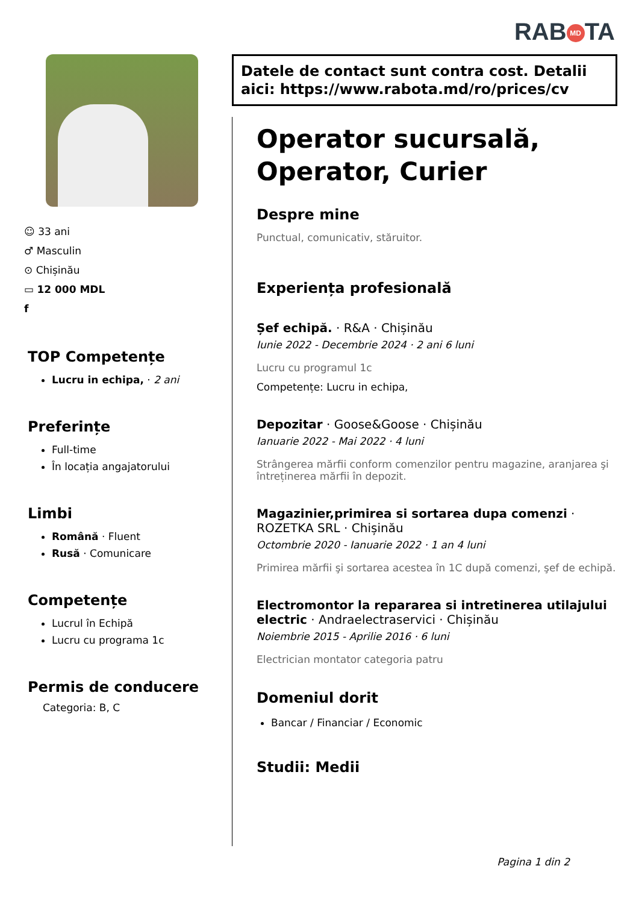RAB MD TA
☺ 33 ani
♂ Masculin
⊙ Chișinău
▭ 12 000 MDL
f
TOP Competențe
Lucru in echipa, · 2 ani
Preferințe
Full-time
În locația angajatorului
Limbi
Română · Fluent
Rusă · Comunicare
Competențe
Lucrul în Echipă
Lucru cu programa 1c
Permis de conducere
Categoria: B, C
Datele de contact sunt contra cost. Detalii aici: https://www.rabota.md/ro/prices/cv
Operator sucursală, Operator, Curier
Despre mine
Punctual, comunicativ, stăruitor.
Experiența profesională
Șef echipă. · R&A · Chișinău
Iunie 2022 - Decembrie 2024 · 2 ani 6 luni
Lucru cu programul 1c
Competențe: Lucru in echipa,
Depozitar · Goose&Goose · Chișinău
Ianuarie 2022 - Mai 2022 · 4 luni
Strângerea mărfii conform comenzilor pentru magazine, aranjarea şi întreținerea mărfii în depozit.
Magazinier,primirea si sortarea dupa comenzi · ROZETKA SRL · Chișinău
Octombrie 2020 - Ianuarie 2022 · 1 an 4 luni
Primirea mărfii şi sortarea acestea în 1C după comenzi, şef de echipă.
Electromontor la repararea si intretinerea utilajului electric · Andraelectraservici · Chișinău
Noiembrie 2015 - Aprilie 2016 · 6 luni
Electrician montator categoria patru
Domeniul dorit
Bancar / Financiar / Economic
Studii: Medii
Pagina 1 din 2